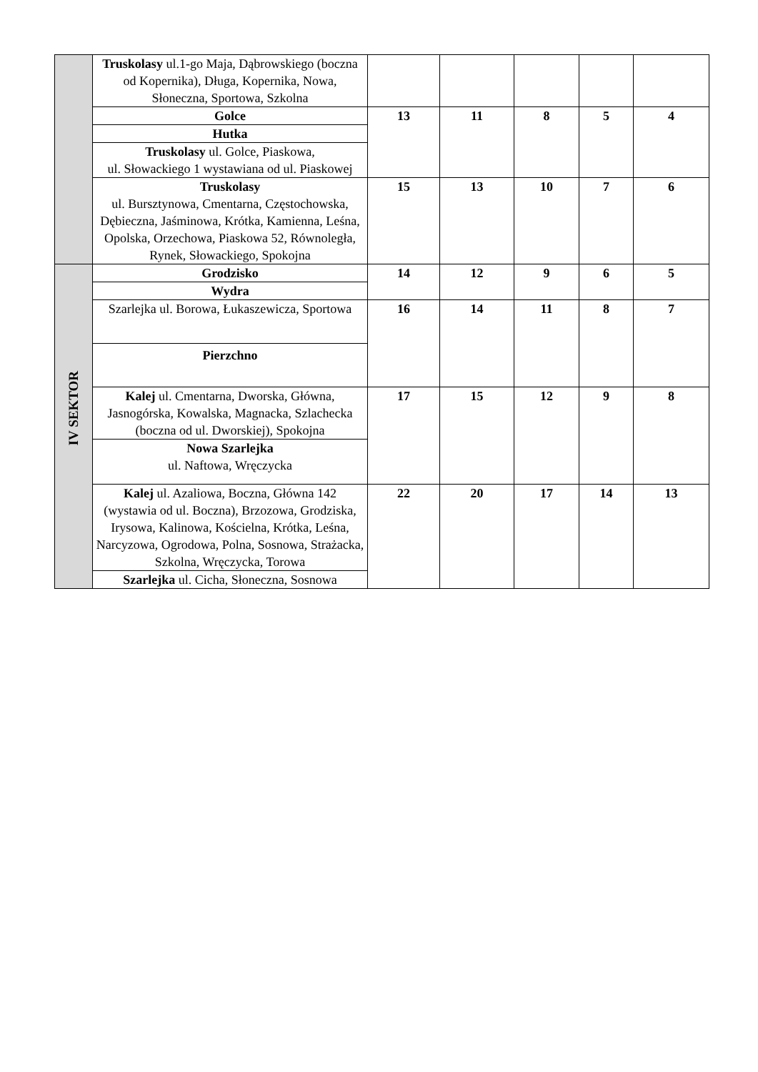| | Truskolasy ul.1-go Maja, Dąbrowskiego (boczna od Kopernika), Długa, Kopernika, Nowa, Słoneczna, Sportowa, Szkolna | | | | | |
| | Golce | 13 | 11 | 8 | 5 | 4 |
| | Hutka | | | | | |
| | Truskolasy ul. Golce, Piaskowa, ul. Słowackiego 1 wystawiana od ul. Piaskowej | | | | | |
| | Truskolasy ul. Bursztynowa, Cmentarna, Częstochowska, Dębieczna, Jaśminowa, Krótka, Kamienna, Leśna, Opolska, Orzechowa, Piaskowa 52, Równoległa, Rynek, Słowackiego, Spokojna | 15 | 13 | 10 | 7 | 6 |
| IV SEKTOR | Grodzisko | 14 | 12 | 9 | 6 | 5 |
| | Wydra | | | | | |
| | Szarlejka ul. Borowa, Łukaszewicza, Sportowa | 16 | 14 | 11 | 8 | 7 |
| | Pierzchno | | | | | |
| | Kalej ul. Cmentarna, Dworska, Główna, Jasnogórska, Kowalska, Magnacka, Szlachecka (boczna od ul. Dworskiej), Spokojna | 17 | 15 | 12 | 9 | 8 |
| | Nowa Szarlejka ul. Naftowa, Wręczycka | | | | | |
| | Kalej ul. Azaliowa, Boczna, Główna 142 (wystawia od ul. Boczna), Brzozowa, Grodziska, Irysowa, Kalinowa, Kościelna, Krótka, Leśna, Narcyzowa, Ogrodowa, Polna, Sosnowa, Strażacka, Szkolna, Wręczycka, Torowa | 22 | 20 | 17 | 14 | 13 |
| | Szarlejka ul. Cicha, Słoneczna, Sosnowa | | | | | |